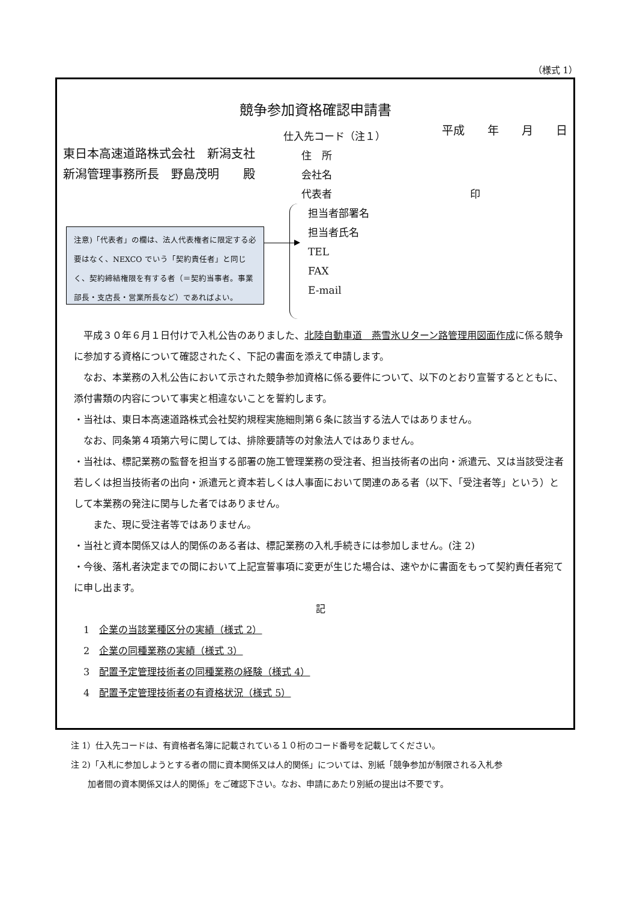（様式 1）
競争参加資格確認申請書
平成　　年　　月　　日
東日本高速道路株式会社　新潟支社
新潟管理事務所長　野島茂明　　殿
注意)「代表者」の欄は、法人代表権者に限定する必要はなく、NEXCO でいう「契約責任者」と同じく、契約締結権限を有する者（＝契約当事者。事業部長・支店長・営業所長など）であればよい。
仕入先コード（注１）
住　所
会社名
代表者 印
担当者部署名
担当者氏名
TEL
FAX
E-mail
　平成３０年６月１日付けで入札公告のありました、北陸自動車道　燕雪氷Ｕターン路管理用図面作成に係る競争に参加する資格について確認されたく、下記の書面を添えて申請します。
　なお、本業務の入札公告において示された競争参加資格に係る要件について、以下のとおり宣誓するとともに、添付書類の内容について事実と相違ないことを誓約します。
・当社は、東日本高速道路株式会社契約規程実施細則第６条に該当する法人ではありません。
　なお、同条第４項第六号に関しては、排除要請等の対象法人ではありません。
・当社は、標記業務の監督を担当する部署の施工管理業務の受注者、担当技術者の出向・派遣元、又は当該受注者若しくは担当技術者の出向・派遣元と資本若しくは人事面において関連のある者（以下、「受注者等」という）として本業務の発注に関与した者ではありません。
　　また、現に受注者等ではありません。
・当社と資本関係又は人的関係のある者は、標記業務の入札手続きには参加しません。(注 2)
・今後、落札者決定までの間において上記宣誓事項に変更が生じた場合は、速やかに書面をもって契約責任者宛てに申し出ます。
記
　1　企業の当該業種区分の実績（様式 2）
　2　企業の同種業務の実績（様式 3）
　3　配置予定管理技術者の同種業務の経験（様式 4）
　4　配置予定管理技術者の有資格状況（様式 5）
注 1）仕入先コードは、有資格者名簿に記載されている１０桁のコード番号を記載してください。
注 2)「入札に参加しようとする者の間に資本関係又は人的関係」については、別紙「競争参加が制限される入札参
　　加者間の資本関係又は人的関係」をご確認下さい。なお、申請にあたり別紙の提出は不要です。